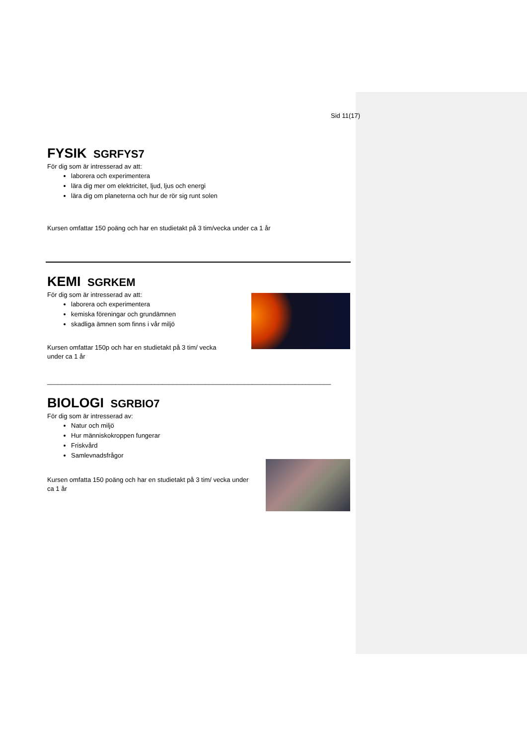Sid 11(17)
FYSIK SGRFYS7
För dig som är intresserad av att:
laborera och experimentera
lära dig mer om elektricitet, ljud, ljus och energi
lära dig om planeterna och hur de rör sig runt solen
Kursen omfattar 150 poäng och har en studietakt på 3 tim/vecka under ca 1 år
KEMI SGRKEM
För dig som är intresserad av att:
laborera och experimentera
kemiska föreningar och grundämnen
skadliga ämnen som finns i vår miljö
Kursen omfattar 150p och har en studietakt på 3 tim/ vecka
under ca 1 år
_______________________________________________________________________________
BIOLOGI SGRBIO7
För dig som är intresserad av:
Natur och miljö
Hur människokroppen fungerar
Friskvård
Samlevnadsfrågor
Kursen omfatta 150 poäng och har en studietakt på 3 tim/ vecka under
ca 1 år